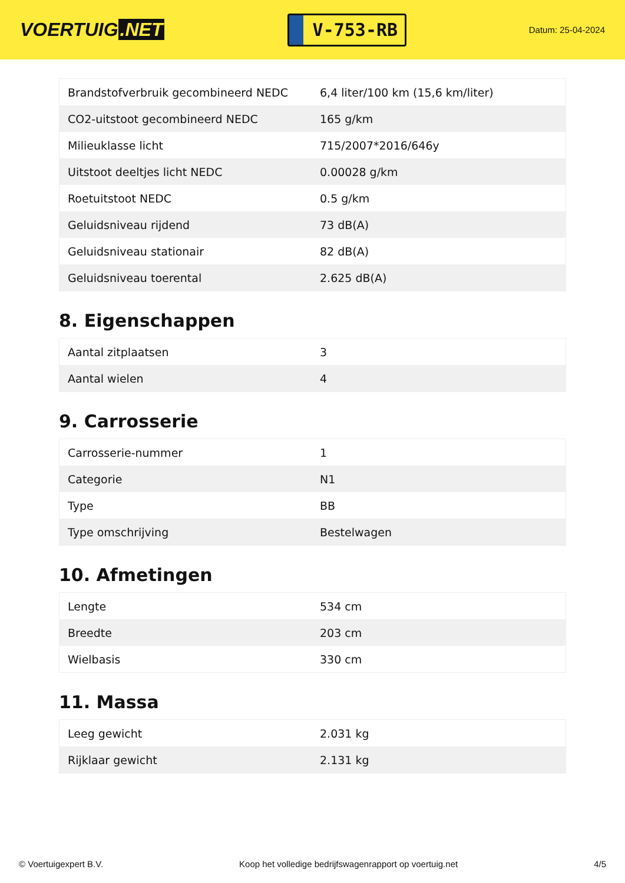VOERTUIG.NET
V-753-RB
Datum: 25-04-2024
| Brandstofverbruik gecombineerd NEDC | 6,4 liter/100 km (15,6 km/liter) |
| CO2-uitstoot gecombineerd NEDC | 165 g/km |
| Milieuklasse licht | 715/2007*2016/646y |
| Uitstoot deeltjes licht NEDC | 0.00028 g/km |
| Roetuitstoot NEDC | 0.5 g/km |
| Geluidsniveau rijdend | 73 dB(A) |
| Geluidsniveau stationair | 82 dB(A) |
| Geluidsniveau toerental | 2.625 dB(A) |
8. Eigenschappen
| Aantal zitplaatsen | 3 |
| Aantal wielen | 4 |
9. Carrosserie
| Carrosserie-nummer | 1 |
| Categorie | N1 |
| Type | BB |
| Type omschrijving | Bestelwagen |
10. Afmetingen
| Lengte | 534 cm |
| Breedte | 203 cm |
| Wielbasis | 330 cm |
11. Massa
| Leeg gewicht | 2.031 kg |
| Rijklaar gewicht | 2.131 kg |
© Voertuigexpert B.V. Koop het volledige bedrijfswagenrapport op voertuig.net 4/5